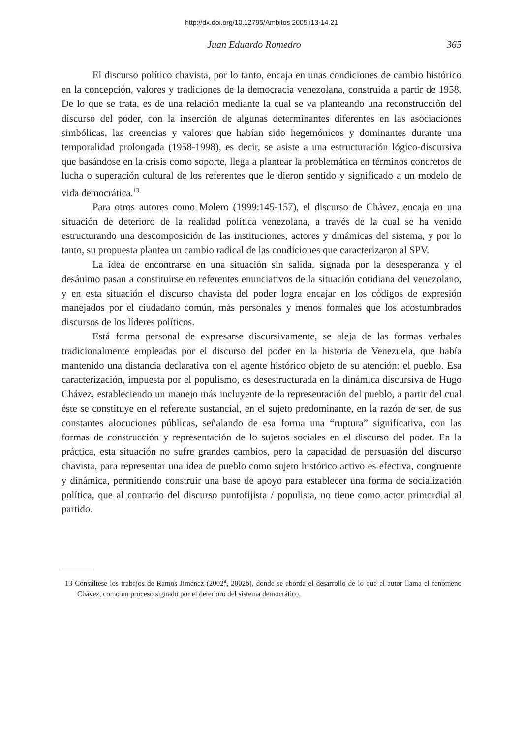http://dx.doi.org/10.12795/Ambitos.2005.i13-14.21
Juan Eduardo Romedro 365
El discurso político chavista, por lo tanto, encaja en unas condiciones de cambio histórico en la concepción, valores y tradiciones de la democracia venezolana, construida a partir de 1958. De lo que se trata, es de una relación mediante la cual se va planteando una reconstrucción del discurso del poder, con la inserción de algunas determinantes diferentes en las asociaciones simbólicas, las creencias y valores que habían sido hegemónicos y dominantes durante una temporalidad prolongada (1958-1998), es decir, se asiste a una estructuración lógico-discursiva que basándose en la crisis como soporte, llega a plantear la problemática en términos concretos de lucha o superación cultural de los referentes que le dieron sentido y significado a un modelo de vida democrática.<sup>13</sup>
Para otros autores como Molero (1999:145-157), el discurso de Chávez, encaja en una situación de deterioro de la realidad política venezolana, a través de la cual se ha venido estructurando una descomposición de las instituciones, actores y dinámicas del sistema, y por lo tanto, su propuesta plantea un cambio radical de las condiciones que caracterizaron al SPV.
La idea de encontrarse en una situación sin salida, signada por la desesperanza y el desánimo pasan a constituirse en referentes enunciativos de la situación cotidiana del venezolano, y en esta situación el discurso chavista del poder logra encajar en los códigos de expresión manejados por el ciudadano común, más personales y menos formales que los acostumbrados discursos de los líderes políticos.
Está forma personal de expresarse discursivamente, se aleja de las formas verbales tradicionalmente empleadas por el discurso del poder en la historia de Venezuela, que había mantenido una distancia declarativa con el agente histórico objeto de su atención: el pueblo. Esa caracterización, impuesta por el populismo, es desestructurada en la dinámica discursiva de Hugo Chávez, estableciendo un manejo más incluyente de la representación del pueblo, a partir del cual éste se constituye en el referente sustancial, en el sujeto predominante, en la razón de ser, de sus constantes alocuciones públicas, señalando de esa forma una “ruptura” significativa, con las formas de construcción y representación de lo sujetos sociales en el discurso del poder. En la práctica, esta situación no sufre grandes cambios, pero la capacidad de persuasión del discurso chavista, para representar una idea de pueblo como sujeto histórico activo es efectiva, congruente y dinámica, permitiendo construir una base de apoyo para establecer una forma de socialización política, que al contrario del discurso puntofijista / populista, no tiene como actor primordial al partido.
13 Consúltese los trabajos de Ramos Jiménez (2002<sup>a</sup>, 2002b), donde se aborda el desarrollo de lo que el autor llama el fenómeno Chávez, como un proceso signado por el deterioro del sistema democrático.